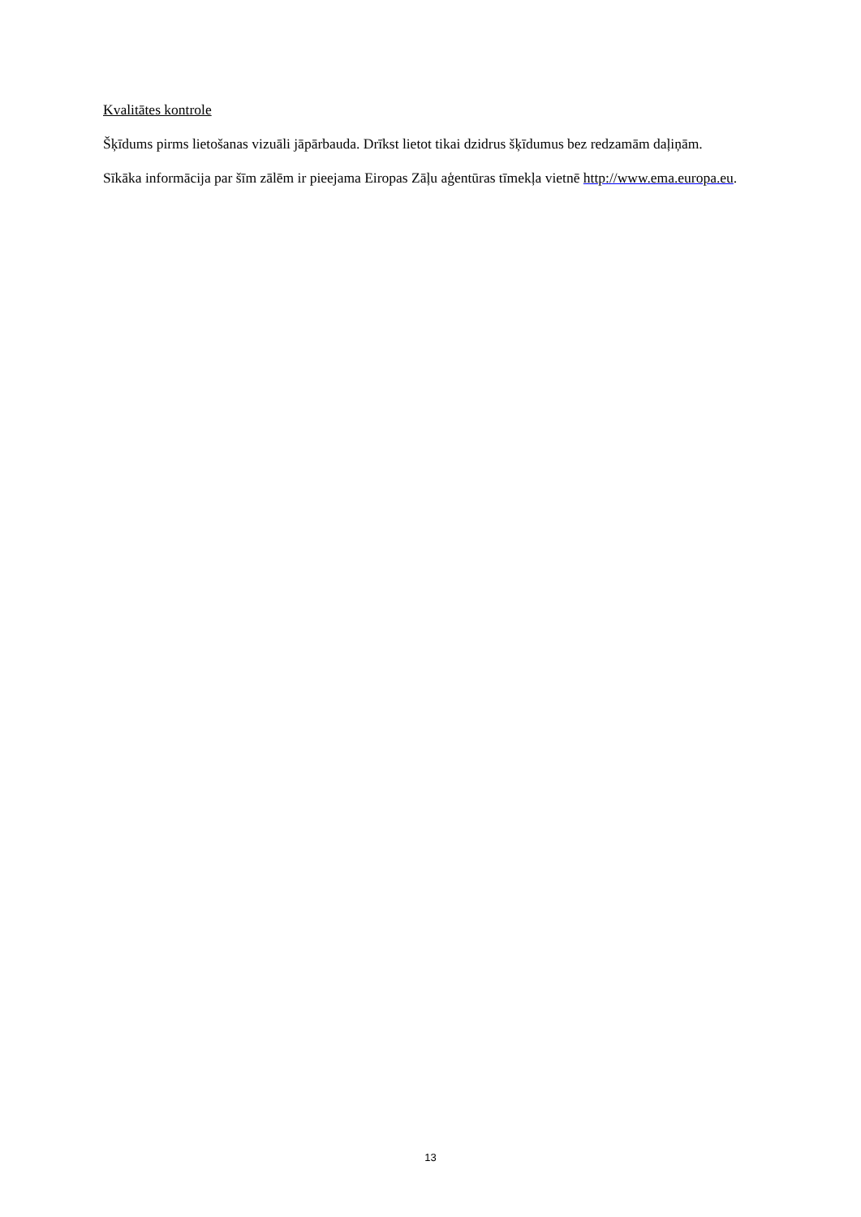Kvalitātes kontrole
Šķīdums pirms lietošanas vizuāli jāpārbauda. Drīkst lietot tikai dzidrus šķīdumus bez redzamām daļiņām.
Sīkāka informācija par šīm zālēm ir pieejama Eiropas Zāļu aģentūras tīmekļa vietnē http://www.ema.europa.eu.
13